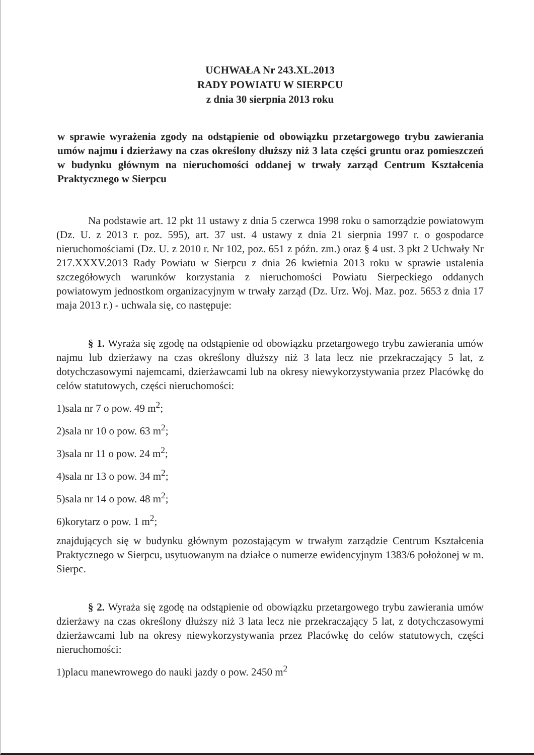UCHWAŁA Nr 243.XL.2013
RADY POWIATU W SIERPCU
z dnia 30 sierpnia 2013 roku
w sprawie wyrażenia zgody na odstąpienie od obowiązku przetargowego trybu zawierania umów najmu i dzierżawy na czas określony dłuższy niż 3 lata części gruntu oraz pomieszczeń w budynku głównym na nieruchomości oddanej w trwały zarząd Centrum Kształcenia Praktycznego w Sierpcu
Na podstawie art. 12 pkt 11 ustawy z dnia 5 czerwca 1998 roku o samorządzie powiatowym (Dz. U. z 2013 r. poz. 595), art. 37 ust. 4 ustawy z dnia 21 sierpnia 1997 r. o gospodarce nieruchomościami (Dz. U. z 2010 r. Nr 102, poz. 651 z późn. zm.) oraz § 4 ust. 3 pkt 2 Uchwały Nr 217.XXXV.2013 Rady Powiatu w Sierpcu z dnia 26 kwietnia 2013 roku w sprawie ustalenia szczegółowych warunków korzystania z nieruchomości Powiatu Sierpeckiego oddanych powiatowym jednostkom organizacyjnym w trwały zarząd (Dz. Urz. Woj. Maz. poz. 5653 z dnia 17 maja 2013 r.) - uchwala się, co następuje:
§ 1. Wyraża się zgodę na odstąpienie od obowiązku przetargowego trybu zawierania umów najmu lub dzierżawy na czas określony dłuższy niż 3 lata lecz nie przekraczający 5 lat, z dotychczasowymi najemcami, dzierżawcami lub na okresy niewykorzystywania przez Placówkę do celów statutowych, części nieruchomości:
1)sala nr 7 o pow. 49 m<sup>2</sup>;
2)sala nr 10 o pow. 63 m<sup>2</sup>;
3)sala nr 11 o pow. 24 m<sup>2</sup>;
4)sala nr 13 o pow. 34 m<sup>2</sup>;
5)sala nr 14 o pow. 48 m<sup>2</sup>;
6)korytarz o pow. 1 m<sup>2</sup>;
znajdujących się w budynku głównym pozostającym w trwałym zarządzie Centrum Kształcenia Praktycznego w Sierpcu, usytuowanym na działce o numerze ewidencyjnym 1383/6 położonej w m. Sierpc.
§ 2. Wyraża się zgodę na odstąpienie od obowiązku przetargowego trybu zawierania umów dzierżawy na czas określony dłuższy niż 3 lata lecz nie przekraczający 5 lat, z dotychczasowymi dzierżawcami lub na okresy niewykorzystywania przez Placówkę do celów statutowych, części nieruchomości:
1)placu manewrowego do nauki jazdy o pow. 2450 m<sup>2</sup>